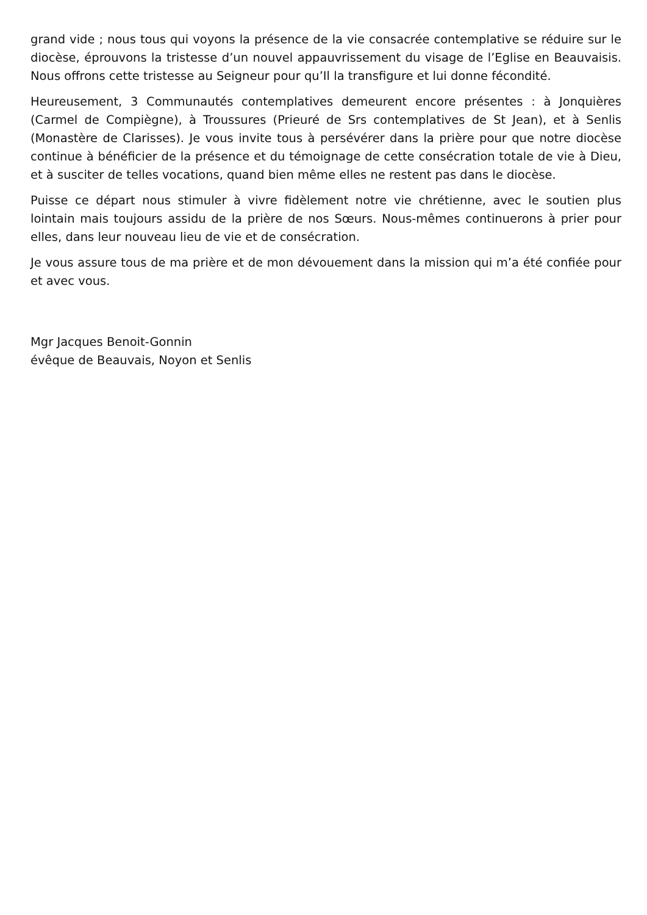grand vide ; nous tous qui voyons la présence de la vie consacrée contemplative se réduire sur le diocèse, éprouvons la tristesse d’un nouvel appauvrissement du visage de l’Eglise en Beauvaisis. Nous offrons cette tristesse au Seigneur pour qu’Il la transfigure et lui donne fécondité.
Heureusement, 3 Communautés contemplatives demeurent encore présentes : à Jonquières (Carmel de Compiègne), à Troussures (Prieuré de Srs contemplatives de St Jean), et à Senlis (Monastère de Clarisses). Je vous invite tous à persévérer dans la prière pour que notre diocèse continue à bénéficier de la présence et du témoignage de cette consécration totale de vie à Dieu, et à susciter de telles vocations, quand bien même elles ne restent pas dans le diocèse.
Puisse ce départ nous stimuler à vivre fidèlement notre vie chrétienne, avec le soutien plus lointain mais toujours assidu de la prière de nos Sœurs. Nous-mêmes continuerons à prier pour elles, dans leur nouveau lieu de vie et de consécration.
Je vous assure tous de ma prière et de mon dévouement dans la mission qui m’a été confiée pour et avec vous.
Mgr Jacques Benoit-Gonnin
évêque de Beauvais, Noyon et Senlis